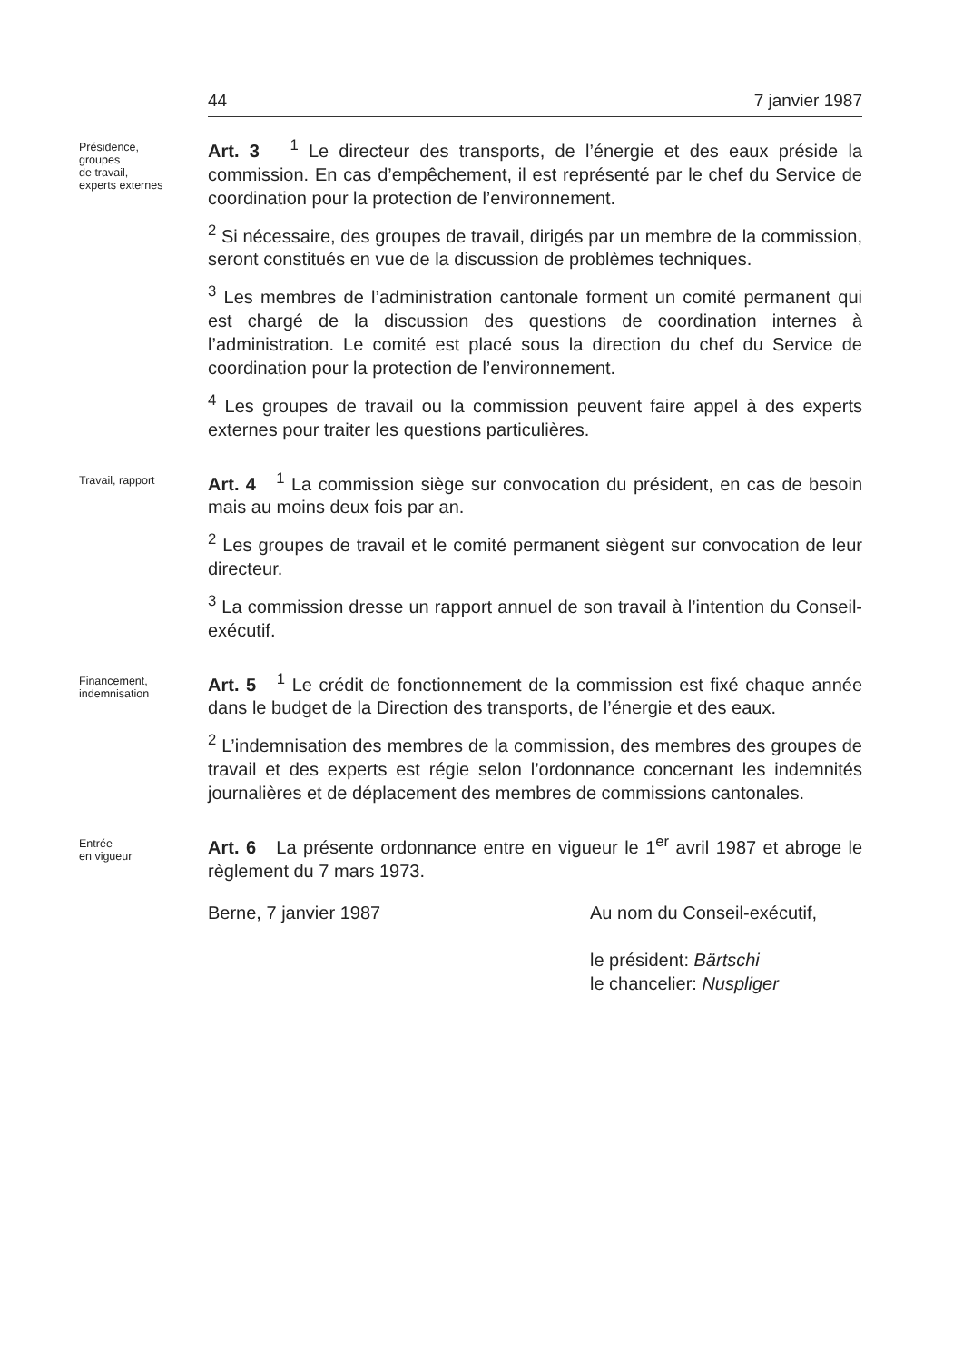44 7 janvier 1987
Présidence,
groupes
de travail,
experts externes
Art. 3 <sup>1</sup> Le directeur des transports, de l’énergie et des eaux préside la commission. En cas d’empêchement, il est représenté par le chef du Service de coordination pour la protection de l’environnement.
<sup>2</sup> Si nécessaire, des groupes de travail, dirigés par un membre de la commission, seront constitués en vue de la discussion de problèmes techniques.
<sup>3</sup> Les membres de l’administration cantonale forment un comité permanent qui est chargé de la discussion des questions de coordination internes à l’administration. Le comité est placé sous la direction du chef du Service de coordination pour la protection de l’environnement.
<sup>4</sup> Les groupes de travail ou la commission peuvent faire appel à des experts externes pour traiter les questions particulières.
Travail, rapport
Art. 4 <sup>1</sup> La commission siège sur convocation du président, en cas de besoin mais au moins deux fois par an.
<sup>2</sup> Les groupes de travail et le comité permanent siègent sur convocation de leur directeur.
<sup>3</sup> La commission dresse un rapport annuel de son travail à l’intention du Conseil-exécutif.
Financement,
indemnisation
Art. 5 <sup>1</sup> Le crédit de fonctionnement de la commission est fixé chaque année dans le budget de la Direction des transports, de l’énergie et des eaux.
<sup>2</sup> L’indemnisation des membres de la commission, des membres des groupes de travail et des experts est régie selon l’ordonnance concernant les indemnités journalières et de déplacement des membres de commissions cantonales.
Entrée
en vigueur
Art. 6 La présente ordonnance entre en vigueur le 1<sup>er</sup> avril 1987 et abroge le règlement du 7 mars 1973.
Berne, 7 janvier 1987 Au nom du Conseil-exécutif,
le président: Bärtschi
le chancelier: Nuspliger